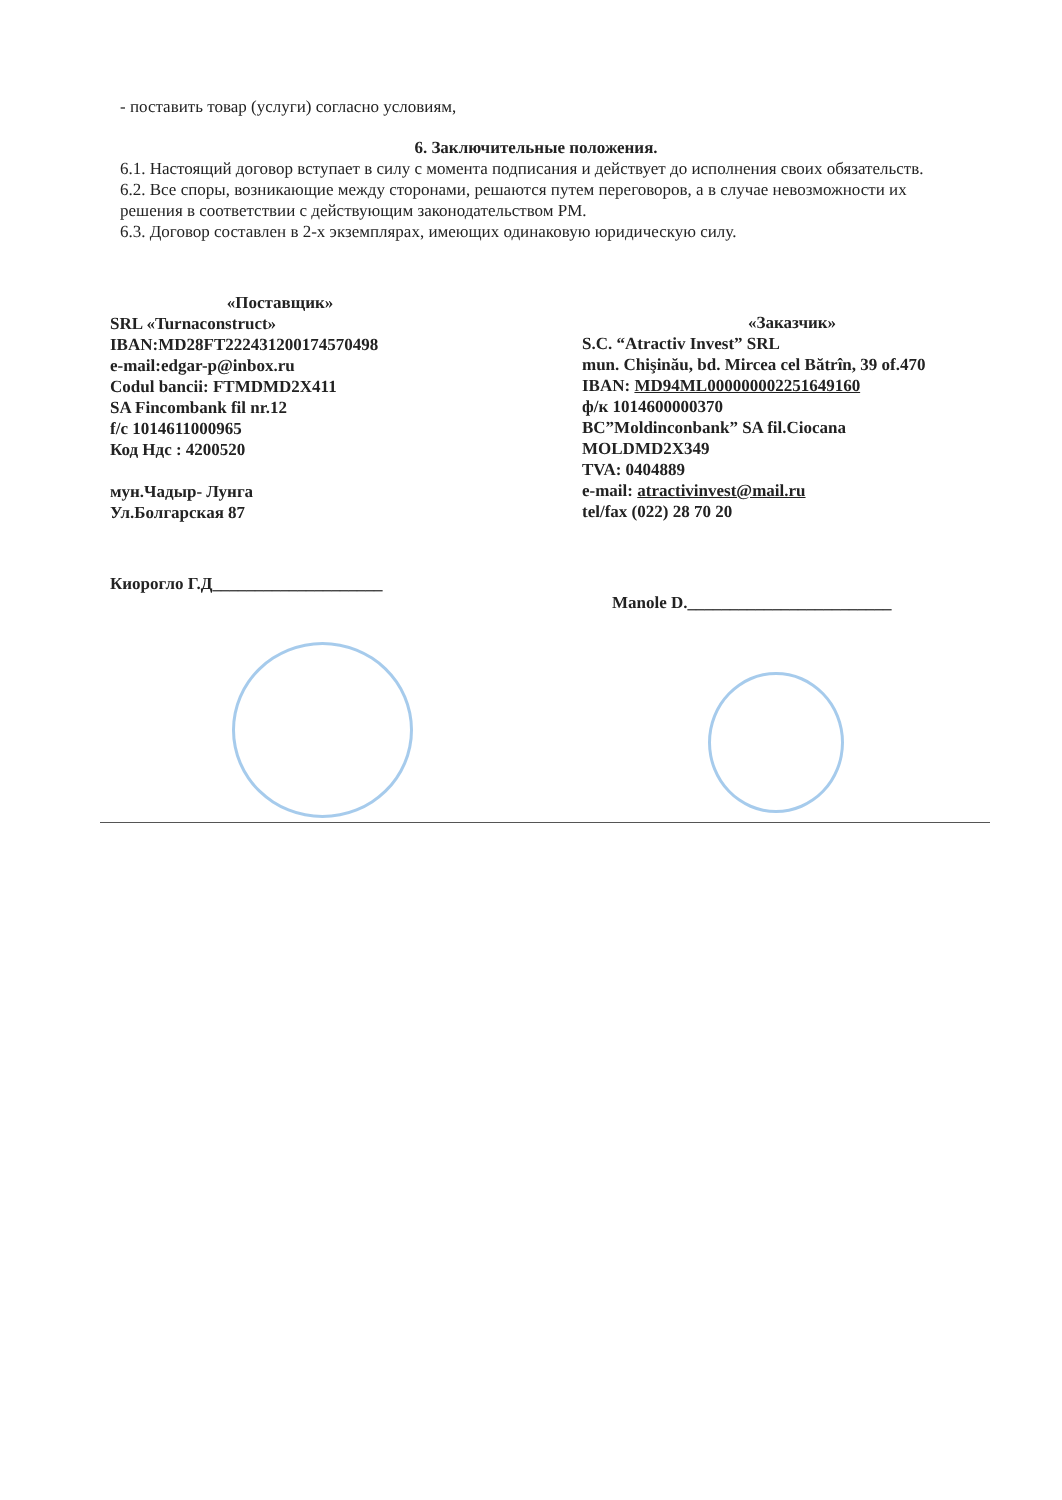- поставить товар (услуги) согласно условиям,
6. Заключительные положения.
6.1. Настоящий договор вступает в силу с момента подписания и действует до исполнения своих обязательств.
6.2. Все споры, возникающие между сторонами, решаются путем переговоров, а в случае невозможности их решения в соответствии с действующим законодательством РМ.
6.3. Договор составлен в 2-х экземплярах, имеющих одинаковую юридическую силу.
«Поставщик»
SRL «Turnaconstruct»
IBAN:MD28FT222431200174570498
e-mail:edgar-p@inbox.ru
Codul bancii: FTMDMD2X411
SA Fincombank fil nr.12
f/c 1014611000965
Код Ндс : 4200520
мун.Чадыр- Лунга
Ул.Болгарская 87
Киорогло Г.Д____________________
«Заказчик»
S.C. “Atractiv Invest” SRL
mun. Chişinău, bd. Mircea cel Bătrîn, 39 of.470
IBAN: MD94ML000000002251649160
ф/к 1014600000370
BC”Moldinconbank” SA fil.Ciocana
MOLDMD2X349
TVA: 0404889
e-mail: atractivinvest@mail.ru
tel/fax (022) 28 70 20
Manole D.________________________